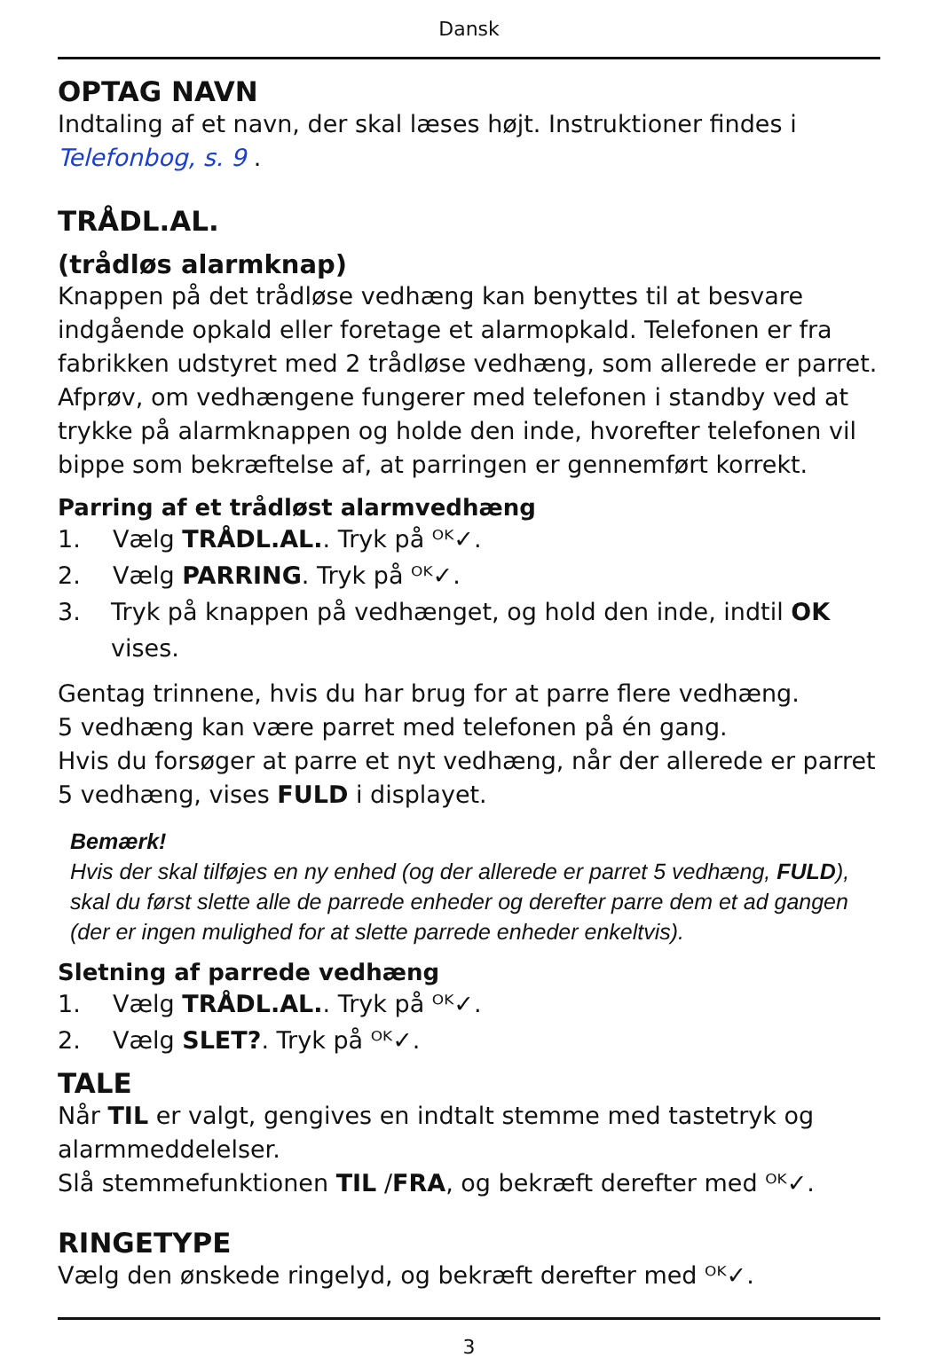Dansk
OPTAG NAVN
Indtaling af et navn, der skal læses højt. Instruktioner findes i Telefonbog, s. 9 .
TRÅDL.AL.
(trådløs alarmknap)
Knappen på det trådløse vedhæng kan benyttes til at besvare indgående opkald eller foretage et alarmopkald. Telefonen er fra fabrikken udstyret med 2 trådløse vedhæng, som allerede er parret. Afprøv, om vedhængene fungerer med telefonen i standby ved at trykke på alarmknappen og holde den inde, hvorefter telefonen vil bippe som bekræftelse af, at parringen er gennemført korrekt.
Parring af et trådløst alarmvedhæng
1. Vælg TRÅDL.AL.. Tryk på ᴼᴷ✓.
2. Vælg PARRING. Tryk på ᴼᴷ✓.
3. Tryk på knappen på vedhænget, og hold den inde, indtil OK vises.
Gentag trinnene, hvis du har brug for at parre flere vedhæng.
5 vedhæng kan være parret med telefonen på én gang.
Hvis du forsøger at parre et nyt vedhæng, når der allerede er parret 5 vedhæng, vises FULD i displayet.
Bemærk!
Hvis der skal tilføjes en ny enhed (og der allerede er parret 5 vedhæng, FULD), skal du først slette alle de parrede enheder og derefter parre dem et ad gangen (der er ingen mulighed for at slette parrede enheder enkeltvis).
Sletning af parrede vedhæng
1. Vælg TRÅDL.AL.. Tryk på ᴼᴷ✓.
2. Vælg SLET?. Tryk på ᴼᴷ✓.
TALE
Når TIL er valgt, gengives en indtalt stemme med tastetryk og alarmmeddelelser.
Slå stemmefunktionen TIL /FRA, og bekræft derefter med ᴼᴷ✓.
RINGETYPE
Vælg den ønskede ringelyd, og bekræft derefter med ᴼᴷ✓.
3